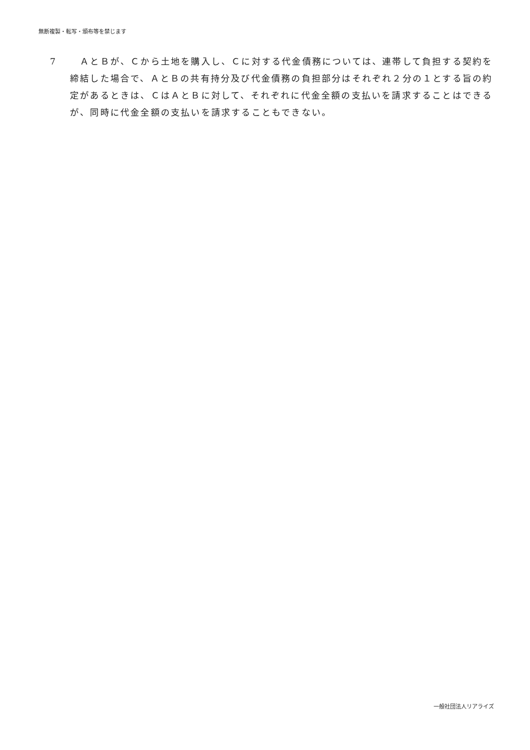無断複製・転写・頒布等を禁じます
7 　ＡとＢが、Ｃから土地を購入し、Ｃに対する代金債務については、連帯して負担する契約を締結した場合で、ＡとＢの共有持分及び代金債務の負担部分はそれぞれ２分の１とする旨の約定があるときは、ＣはＡとＢに対して、それぞれに代金全額の支払いを請求することはできるが、同時に代金全額の支払いを請求することもできない。
一般社団法人リアライズ